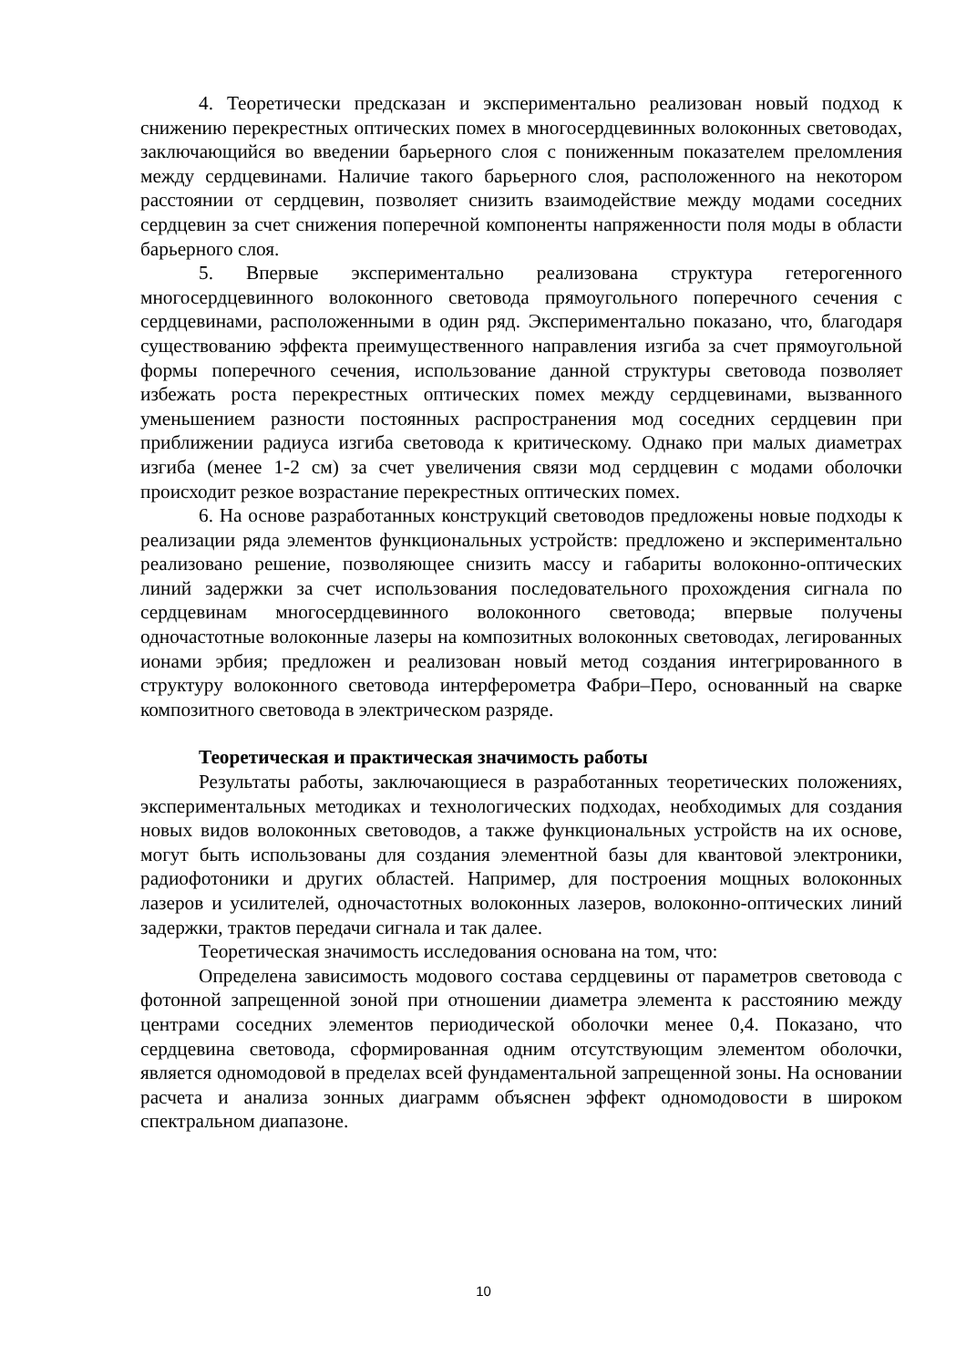4. Теоретически предсказан и экспериментально реализован новый подход к снижению перекрестных оптических помех в многосердцевинных волоконных световодах, заключающийся во введении барьерного слоя с пониженным показателем преломления между сердцевинами. Наличие такого барьерного слоя, расположенного на некотором расстоянии от сердцевин, позволяет снизить взаимодействие между модами соседних сердцевин за счет снижения поперечной компоненты напряженности поля моды в области барьерного слоя.
5. Впервые экспериментально реализована структура гетерогенного многосердцевинного волоконного световода прямоугольного поперечного сечения с сердцевинами, расположенными в один ряд. Экспериментально показано, что, благодаря существованию эффекта преимущественного направления изгиба за счет прямоугольной формы поперечного сечения, использование данной структуры световода позволяет избежать роста перекрестных оптических помех между сердцевинами, вызванного уменьшением разности постоянных распространения мод соседних сердцевин при приближении радиуса изгиба световода к критическому. Однако при малых диаметрах изгиба (менее 1-2 см) за счет увеличения связи мод сердцевин с модами оболочки происходит резкое возрастание перекрестных оптических помех.
6. На основе разработанных конструкций световодов предложены новые подходы к реализации ряда элементов функциональных устройств: предложено и экспериментально реализовано решение, позволяющее снизить массу и габариты волоконно-оптических линий задержки за счет использования последовательного прохождения сигнала по сердцевинам многосердцевинного волоконного световода; впервые получены одночастотные волоконные лазеры на композитных волоконных световодах, легированных ионами эрбия; предложен и реализован новый метод создания интегрированного в структуру волоконного световода интерферометра Фабри–Перо, основанный на сварке композитного световода в электрическом разряде.
Теоретическая и практическая значимость работы
Результаты работы, заключающиеся в разработанных теоретических положениях, экспериментальных методиках и технологических подходах, необходимых для создания новых видов волоконных световодов, а также функциональных устройств на их основе, могут быть использованы для создания элементной базы для квантовой электроники, радиофотоники и других областей. Например, для построения мощных волоконных лазеров и усилителей, одночастотных волоконных лазеров, волоконно-оптических линий задержки, трактов передачи сигнала и так далее.
Теоретическая значимость исследования основана на том, что:
Определена зависимость модового состава сердцевины от параметров световода с фотонной запрещенной зоной при отношении диаметра элемента к расстоянию между центрами соседних элементов периодической оболочки менее 0,4. Показано, что сердцевина световода, сформированная одним отсутствующим элементом оболочки, является одномодовой в пределах всей фундаментальной запрещенной зоны. На основании расчета и анализа зонных диаграмм объяснен эффект одномодовости в широком спектральном диапазоне.
10